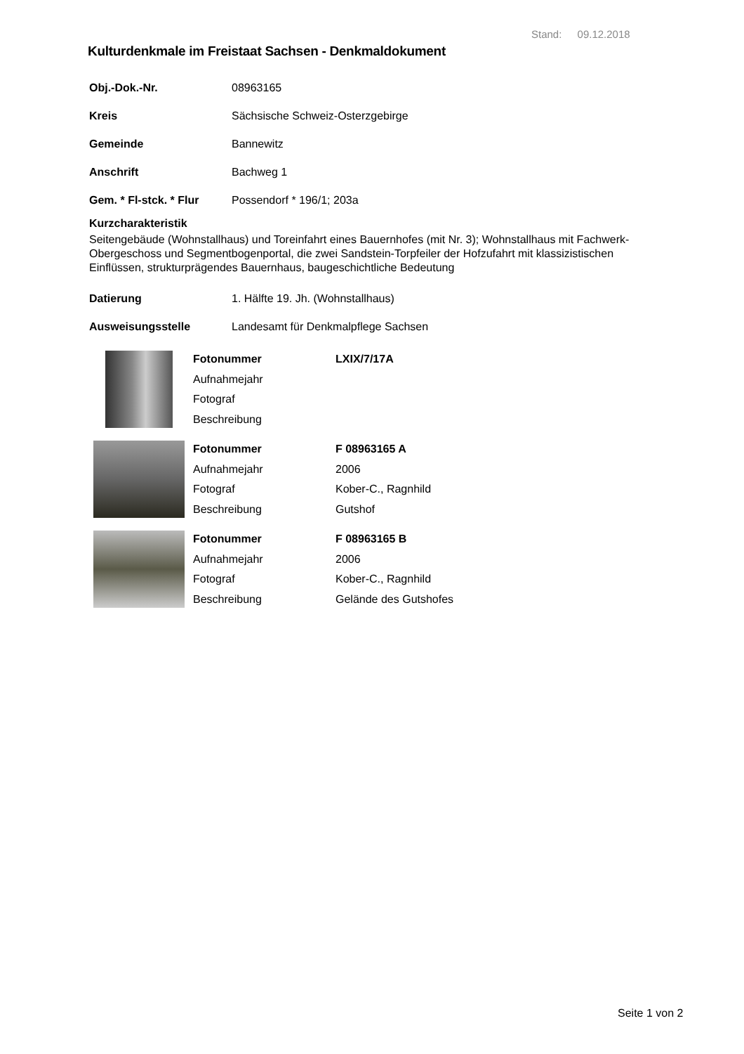Stand: 09.12.2018
Kulturdenkmale im Freistaat Sachsen - Denkmaldokument
Obj.-Dok.-Nr. 08963165
Kreis Sächsische Schweiz-Osterzgebirge
Gemeinde Bannewitz
Anschrift Bachweg 1
Gem. * Fl-stck. * Flur Possendorf * 196/1; 203a
Kurzcharakteristik
Seitengebäude (Wohnstallhaus) und Toreinfahrt eines Bauernhofes (mit Nr. 3); Wohnstallhaus mit Fachwerk-Obergeschoss und Segmentbogenportal, die zwei Sandstein-Torpfeiler der Hofzufahrt mit klassizistischen Einflüssen, strukturprägendes Bauernhaus, baugeschichtliche Bedeutung
Datierung 1. Hälfte 19. Jh. (Wohnstallhaus)
Ausweisungsstelle Landesamt für Denkmalpflege Sachsen
Fotonummer LXIX/7/17A Aufnahmejahr Fotograf Beschreibung
Fotonummer F 08963165 A Aufnahmejahr 2006 Fotograf Kober-C., Ragnhild Beschreibung Gutshof
Fotonummer F 08963165 B Aufnahmejahr 2006 Fotograf Kober-C., Ragnhild Beschreibung Gelände des Gutshofes
Seite 1 von 2